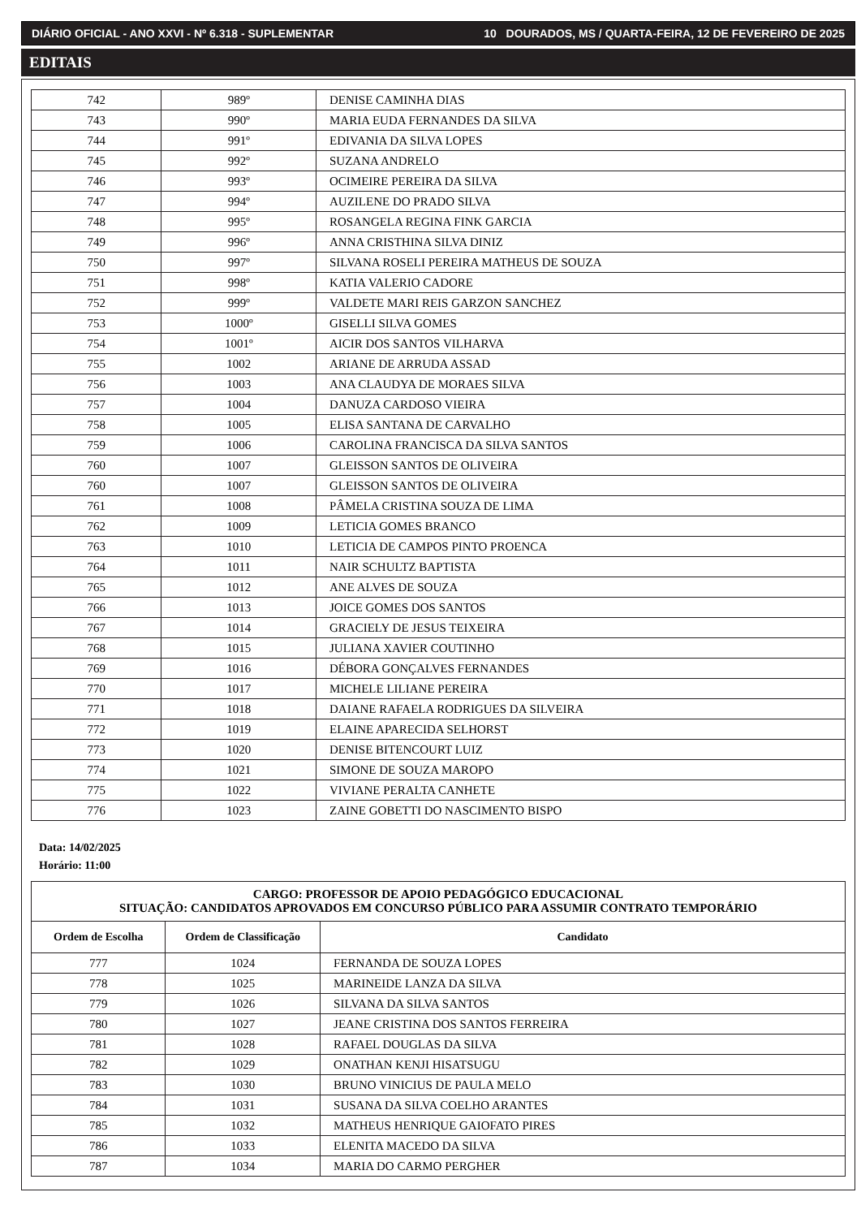DIÁRIO OFICIAL - ANO XXVI - Nº 6.318 - SUPLEMENTAR 10 DOURADOS, MS / QUARTA-FEIRA, 12 DE FEVEREIRO DE 2025
EDITAIS
| 742 | 989º | DENISE CAMINHA DIAS |
| 743 | 990º | MARIA EUDA FERNANDES DA SILVA |
| 744 | 991º | EDIVANIA DA SILVA LOPES |
| 745 | 992º | SUZANA ANDRELO |
| 746 | 993º | OCIMEIRE PEREIRA DA SILVA |
| 747 | 994º | AUZILENE DO PRADO SILVA |
| 748 | 995º | ROSANGELA REGINA FINK GARCIA |
| 749 | 996º | ANNA CRISTHINA SILVA DINIZ |
| 750 | 997º | SILVANA ROSELI PEREIRA MATHEUS DE SOUZA |
| 751 | 998º | KATIA VALERIO CADORE |
| 752 | 999º | VALDETE MARI REIS GARZON SANCHEZ |
| 753 | 1000º | GISELLI SILVA GOMES |
| 754 | 1001º | AICIR DOS SANTOS VILHARVA |
| 755 | 1002 | ARIANE DE ARRUDA ASSAD |
| 756 | 1003 | ANA CLAUDYA DE MORAES SILVA |
| 757 | 1004 | DANUZA CARDOSO VIEIRA |
| 758 | 1005 | ELISA SANTANA DE CARVALHO |
| 759 | 1006 | CAROLINA FRANCISCA DA SILVA SANTOS |
| 760 | 1007 | GLEISSON SANTOS DE OLIVEIRA |
| 760 | 1007 | GLEISSON SANTOS DE OLIVEIRA |
| 761 | 1008 | PÂMELA CRISTINA SOUZA DE LIMA |
| 762 | 1009 | LETICIA GOMES BRANCO |
| 763 | 1010 | LETICIA DE CAMPOS PINTO PROENCA |
| 764 | 1011 | NAIR SCHULTZ BAPTISTA |
| 765 | 1012 | ANE ALVES DE SOUZA |
| 766 | 1013 | JOICE GOMES DOS SANTOS |
| 767 | 1014 | GRACIELY DE JESUS TEIXEIRA |
| 768 | 1015 | JULIANA XAVIER COUTINHO |
| 769 | 1016 | DÉBORA GONÇALVES FERNANDES |
| 770 | 1017 | MICHELE LILIANE PEREIRA |
| 771 | 1018 | DAIANE RAFAELA RODRIGUES DA SILVEIRA |
| 772 | 1019 | ELAINE APARECIDA SELHORST |
| 773 | 1020 | DENISE BITENCOURT LUIZ |
| 774 | 1021 | SIMONE DE SOUZA MAROPO |
| 775 | 1022 | VIVIANE PERALTA CANHETE |
| 776 | 1023 | ZAINE GOBETTI DO NASCIMENTO BISPO |
Data: 14/02/2025
Horário: 11:00
| CARGO: PROFESSOR DE APOIO PEDAGÓGICO EDUCACIONAL SITUAÇÃO: CANDIDATOS APROVADOS EM CONCURSO PÚBLICO PARA ASSUMIR CONTRATO TEMPORÁRIO | | |
| --- | --- | --- |
| Ordem de Escolha | Ordem de Classificação | Candidato |
| 777 | 1024 | FERNANDA DE SOUZA LOPES |
| 778 | 1025 | MARINEIDE LANZA DA SILVA |
| 779 | 1026 | SILVANA DA SILVA SANTOS |
| 780 | 1027 | JEANE CRISTINA DOS SANTOS FERREIRA |
| 781 | 1028 | RAFAEL DOUGLAS DA SILVA |
| 782 | 1029 | ONATHAN KENJI HISATSUGU |
| 783 | 1030 | BRUNO VINICIUS DE PAULA MELO |
| 784 | 1031 | SUSANA DA SILVA COELHO ARANTES |
| 785 | 1032 | MATHEUS HENRIQUE GAIOFATO PIRES |
| 786 | 1033 | ELENITA MACEDO DA SILVA |
| 787 | 1034 | MARIA DO CARMO PERGHER |